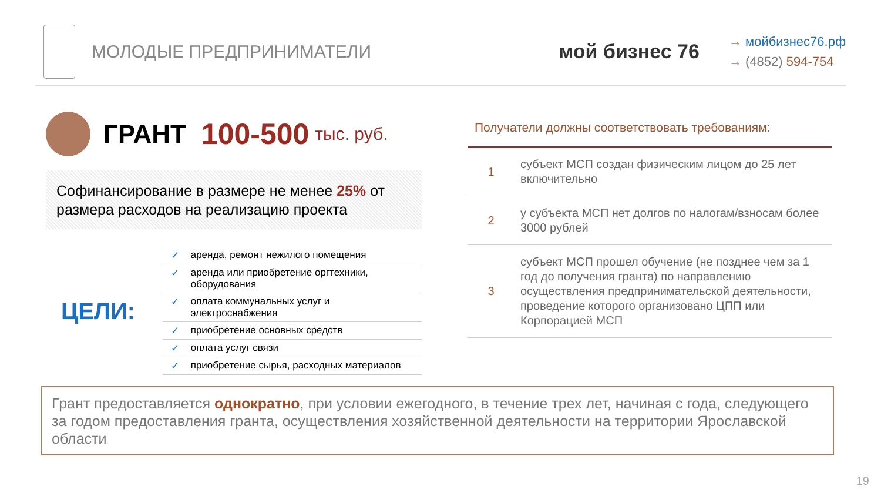МОЛОДЫЕ ПРЕДПРИНИМАТЕЛИ мой бизнес 76
→ мойбизнес76.рф
→ (4852) 594-754
ГРАНТ 100-500 тыс. руб.
Софинансирование в размере не менее 25% от размера расходов на реализацию проекта
ЦЕЛИ:
| ✓ | аренда, ремонт нежилого помещения |
| ✓ | аренда или приобретение оргтехники, оборудования |
| ✓ | оплата коммунальных услуг и электроснабжения |
| ✓ | приобретение основных средств |
| ✓ | оплата услуг связи |
| ✓ | приобретение сырья, расходных материалов |
Получатели должны соответствовать требованиям:
| 1 | субъект МСП создан физическим лицом до 25 лет включительно |
| 2 | у субъекта МСП нет долгов по налогам/взносам более 3000 рублей |
| 3 | субъект МСП прошел обучение (не позднее чем за 1 год до получения гранта) по направлению осуществления предпринимательской деятельности, проведение которого организовано ЦПП или Корпорацией МСП |
Грант предоставляется однократно, при условии ежегодного, в течение трех лет, начиная с года, следующего за годом предоставления гранта, осуществления хозяйственной деятельности на территории Ярославской области
19